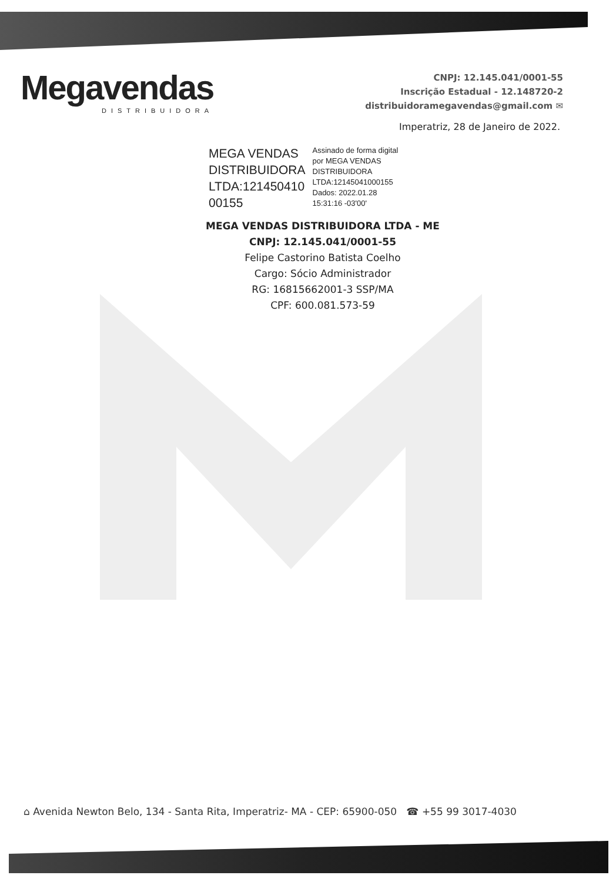Megavendas
DISTRIBUIDORA
CNPJ: 12.145.041/0001-55
Inscrição Estadual - 12.148720-2
distribuidoramegavendas@gmail.com ✉
Imperatriz, 28 de Janeiro de 2022.
MEGA VENDAS
DISTRIBUIDORA
LTDA:121450410
00155
Assinado de forma digital
por MEGA VENDAS
DISTRIBUIDORA
LTDA:12145041000155
Dados: 2022.01.28
15:31:16 -03'00'
MEGA VENDAS DISTRIBUIDORA LTDA - ME
CNPJ: 12.145.041/0001-55
Felipe Castorino Batista Coelho
Cargo: Sócio Administrador
RG: 16815662001-3 SSP/MA
CPF: 600.081.573-59
⌂ Avenida Newton Belo, 134 - Santa Rita, Imperatriz- MA - CEP: 65900-050 ☎ +55 99 3017-4030